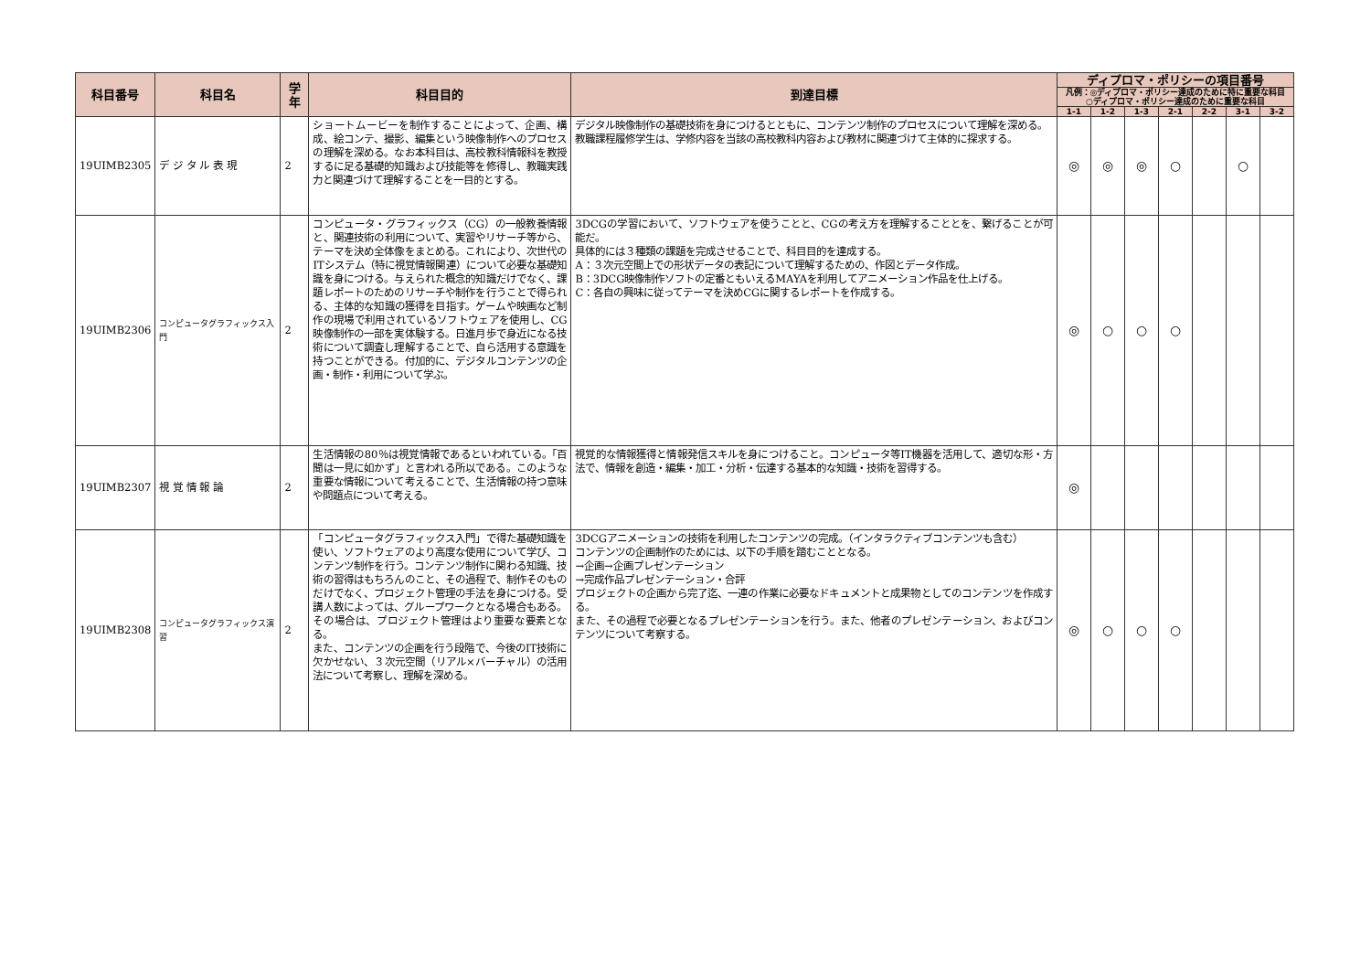| 科目番号 | 科目名 | 学年 | 科目目的 | 到達目標 | ディプロマ・ポリシーの項目番号 | | | | | | |
| --- | --- | --- | --- | --- | --- | --- | --- | --- | --- | --- | --- |
| | | | | | 凡例：◎ディプロマ・ポリシー達成のために特に重要な科目 ○ディプロマ・ポリシー達成のために重要な科目 | | | | | | |
| | | | | | 1-1 | 1-2 | 1-3 | 2-1 | 2-2 | 3-1 | 3-2 |
| 19UIMB2305 | デ ジ タ ル 表 現 | 2 | ショートムービーを制作することによって、企画、構成、絵コンテ、撮影、編集という映像制作へのプロセスの理解を深める。なお本科目は、高校教科情報科を教授するに足る基礎的知識および技能等を修得し、教職実践力と関連づけて理解することを一目的とする。 | デジタル映像制作の基礎技術を身につけるとともに、コンテンツ制作のプロセスについて理解を深める。 教職課程履修学生は、学修内容を当該の高校教科内容および教材に関連づけて主体的に探求する。 | ◎ | ◎ | ◎ | ○ | | ○ | |
| 19UIMB2306 | コンピュータグラフィックス入門 | 2 | コンピュータ・グラフィックス（CG）の一般教養情報と、関連技術の利用について、実習やリサーチ等から、テーマを決め全体像をまとめる。これにより、次世代のITシステム（特に視覚情報関連）について必要な基礎知識を身につける。与えられた概念的知識だけでなく、課題レポートのためのリサーチや制作を行うことで得られる、主体的な知識の獲得を目指す。ゲームや映画など制作の現場で利用されているソフトウェアを使用し、CG映像制作の一部を実体験する。日進月歩で身近になる技術について調査し理解することで、自ら活用する意識を持つことができる。付加的に、デジタルコンテンツの企画・制作・利用について学ぶ。 | 3DCGの学習において、ソフトウェアを使うことと、CGの考え方を理解することとを、繋げることが可能だ。 具体的には３種類の課題を完成させることで、科目目的を達成する。 A：３次元空間上での形状データの表記について理解するための、作図とデータ作成。 B：3DCG映像制作ソフトの定番ともいえるMAYAを利用してアニメーション作品を仕上げる。 C：各自の興味に従ってテーマを決めCGに関するレポートを作成する。 | ◎ | ○ | ○ | ○ | | | |
| 19UIMB2307 | 視 覚 情 報 論 | 2 | 生活情報の80％は視覚情報であるといわれている。「百聞は一見に如かず」と言われる所以である。このような重要な情報について考えることで、生活情報の持つ意味や問題点について考える。 | 視覚的な情報獲得と情報発信スキルを身につけること。コンピュータ等IT機器を活用して、適切な形・方法で、情報を創造・編集・加工・分析・伝達する基本的な知識・技術を習得する。 | ◎ | | | | | | |
| 19UIMB2308 | コンピュータグラフィックス演習 | 2 | 「コンピュータグラフィックス入門」で得た基礎知識を使い、ソフトウェアのより高度な使用について学び、コンテンツ制作を行う。コンテンツ制作に関わる知識、技術の習得はもちろんのこと、その過程で、制作そのものだけでなく、プロジェクト管理の手法を身につける。受講人数によっては、グループワークとなる場合もある。その場合は、プロジェクト管理はより重要な要素となる。 また、コンテンツの企画を行う段階で、今後のIT技術に欠かせない、３次元空間（リアル×バーチャル）の活用法について考察し、理解を深める。 | 3DCGアニメーションの技術を利用したコンテンツの完成。（インタラクティブコンテンツも含む） コンテンツの企画制作のためには、以下の手順を踏むこととなる。 →企画→企画プレゼンテーション →完成作品プレゼンテーション・合評 プロジェクトの企画から完了迄、一連の作業に必要なドキュメントと成果物としてのコンテンツを作成する。 また、その過程で必要となるプレゼンテーションを行う。また、他者のプレゼンテーション、およびコンテンツについて考察する。 | ◎ | ○ | ○ | ○ | | | |